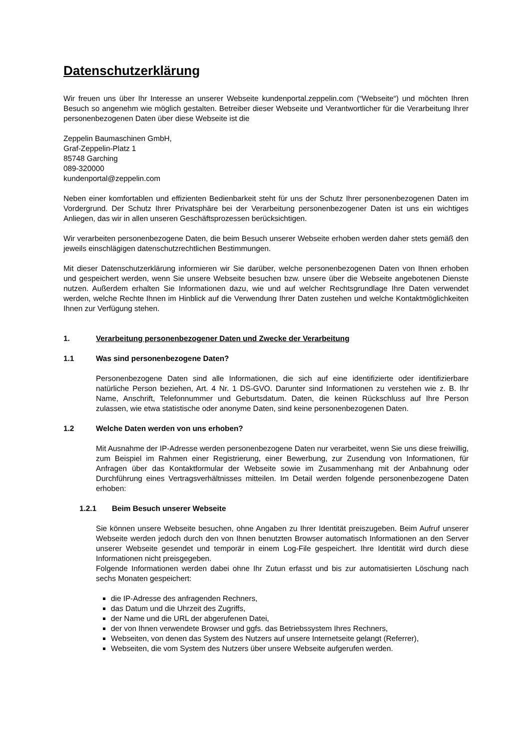Datenschutzerklärung
Wir freuen uns über Ihr Interesse an unserer Webseite kundenportal.zeppelin.com (“Webseite“) und möchten Ihren Besuch so angenehm wie möglich gestalten. Betreiber dieser Webseite und Verantwortlicher für die Verarbeitung Ihrer personenbezogenen Daten über diese Webseite ist die
Zeppelin Baumaschinen GmbH,
Graf-Zeppelin-Platz 1
85748 Garching
089-320000
kundenportal@zeppelin.com
Neben einer komfortablen und effizienten Bedienbarkeit steht für uns der Schutz Ihrer personenbezogenen Daten im Vordergrund. Der Schutz Ihrer Privatsphäre bei der Verarbeitung personenbezogener Daten ist uns ein wichtiges Anliegen, das wir in allen unseren Geschäftsprozessen berücksichtigen.
Wir verarbeiten personenbezogene Daten, die beim Besuch unserer Webseite erhoben werden daher stets gemäß den jeweils einschlägigen datenschutzrechtlichen Bestimmungen.
Mit dieser Datenschutzerklärung informieren wir Sie darüber, welche personenbezogenen Daten von Ihnen erhoben und gespeichert werden, wenn Sie unsere Webseite besuchen bzw. unsere über die Webseite angebotenen Dienste nutzen. Außerdem erhalten Sie Informationen dazu, wie und auf welcher Rechtsgrundlage Ihre Daten verwendet werden, welche Rechte Ihnen im Hinblick auf die Verwendung Ihrer Daten zustehen und welche Kontaktmöglichkeiten Ihnen zur Verfügung stehen.
1. Verarbeitung personenbezogener Daten und Zwecke der Verarbeitung
1.1 Was sind personenbezogene Daten?
Personenbezogene Daten sind alle Informationen, die sich auf eine identifizierte oder identifizierbare natürliche Person beziehen, Art. 4 Nr. 1 DS-GVO. Darunter sind Informationen zu verstehen wie z. B. Ihr Name, Anschrift, Telefonnummer und Geburtsdatum. Daten, die keinen Rückschluss auf Ihre Person zulassen, wie etwa statistische oder anonyme Daten, sind keine personenbezogenen Daten.
1.2 Welche Daten werden von uns erhoben?
Mit Ausnahme der IP-Adresse werden personenbezogene Daten nur verarbeitet, wenn Sie uns diese freiwillig, zum Beispiel im Rahmen einer Registrierung, einer Bewerbung, zur Zusendung von Informationen, für Anfragen über das Kontaktformular der Webseite sowie im Zusammenhang mit der Anbahnung oder Durchführung eines Vertragsverhältnisses mitteilen. Im Detail werden folgende personenbezogene Daten erhoben:
1.2.1 Beim Besuch unserer Webseite
Sie können unsere Webseite besuchen, ohne Angaben zu Ihrer Identität preiszugeben. Beim Aufruf unserer Webseite werden jedoch durch den von Ihnen benutzten Browser automatisch Informationen an den Server unserer Webseite gesendet und temporär in einem Log-File gespeichert. Ihre Identität wird durch diese Informationen nicht preisgegeben.
Folgende Informationen werden dabei ohne Ihr Zutun erfasst und bis zur automatisierten Löschung nach sechs Monaten gespeichert:
die IP-Adresse des anfragenden Rechners,
das Datum und die Uhrzeit des Zugriffs,
der Name und die URL der abgerufenen Datei,
der von Ihnen verwendete Browser und ggfs. das Betriebssystem Ihres Rechners,
Webseiten, von denen das System des Nutzers auf unsere Internetseite gelangt (Referrer),
Webseiten, die vom System des Nutzers über unsere Webseite aufgerufen werden.